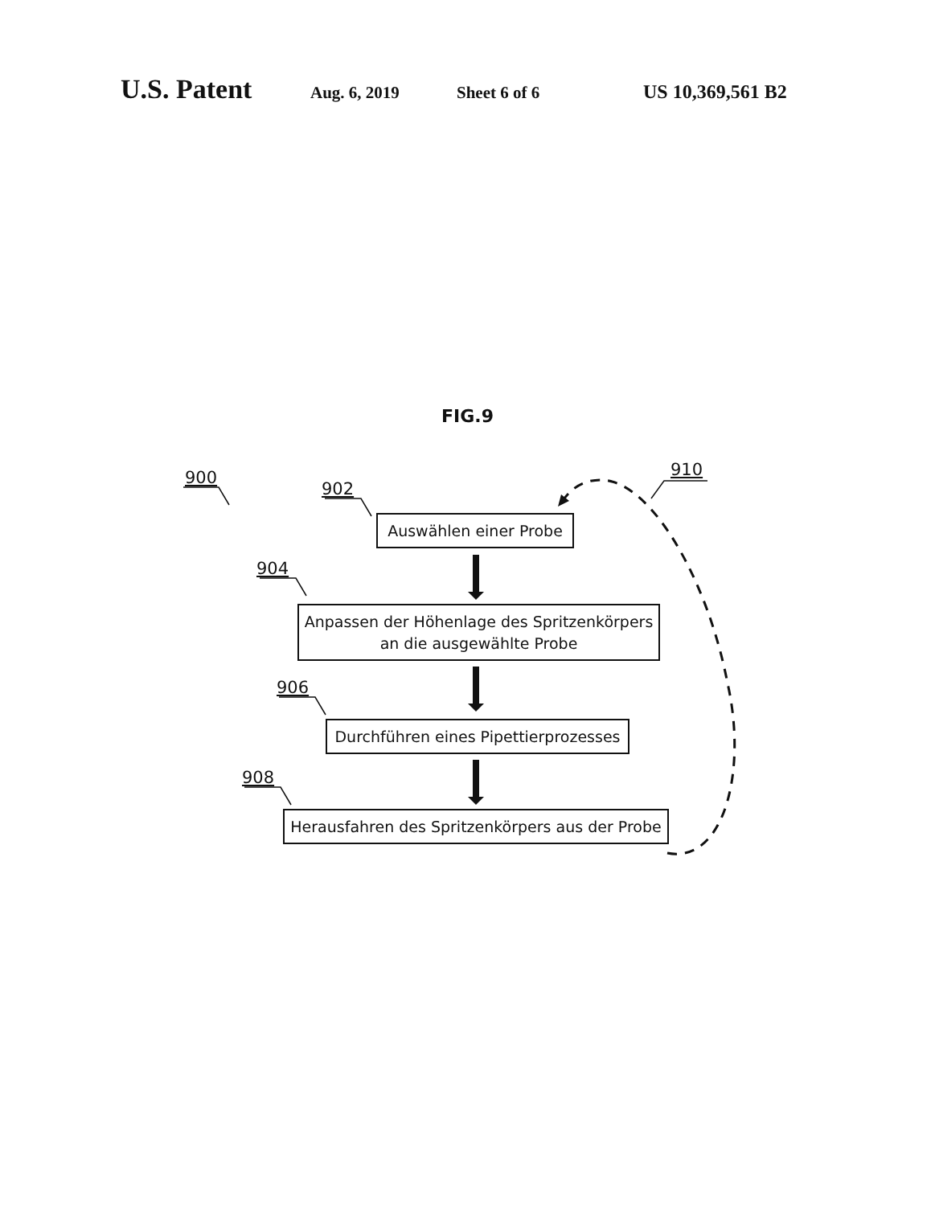U.S. Patent Aug. 6, 2019 Sheet 6 of 6 US 10,369,561 B2
FIG.9
900
902
904
906
908
910
Auswählen einer Probe
Anpassen der Höhenlage des Spritzenkörpers
an die ausgewählte Probe
Durchführen eines Pipettierprozesses
Herausfahren des Spritzenkörpers aus der Probe